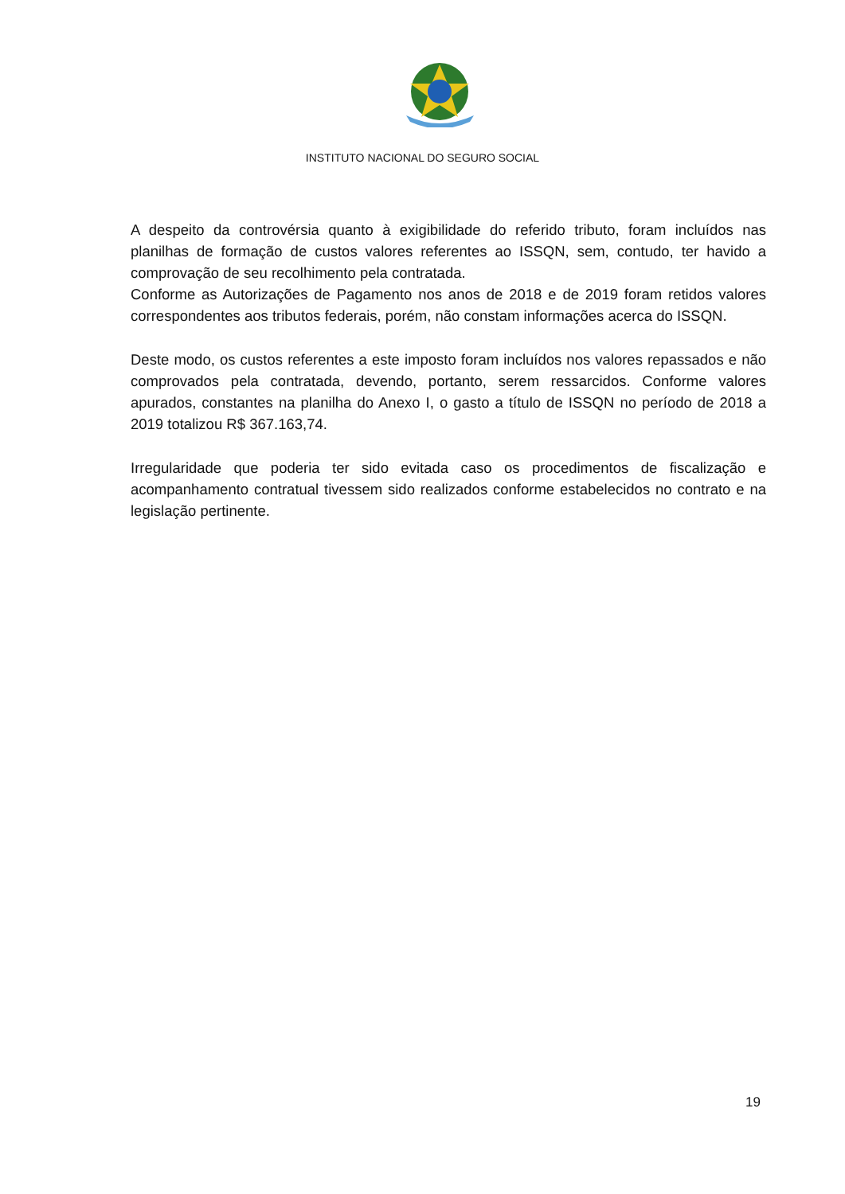INSTITUTO NACIONAL DO SEGURO SOCIAL
A despeito da controvérsia quanto à exigibilidade do referido tributo, foram incluídos nas planilhas de formação de custos valores referentes ao ISSQN, sem, contudo, ter havido a comprovação de seu recolhimento pela contratada.
Conforme as Autorizações de Pagamento nos anos de 2018 e de 2019 foram retidos valores correspondentes aos tributos federais, porém, não constam informações acerca do ISSQN.
Deste modo, os custos referentes a este imposto foram incluídos nos valores repassados e não comprovados pela contratada, devendo, portanto, serem ressarcidos. Conforme valores apurados, constantes na planilha do Anexo I, o gasto a título de ISSQN no período de 2018 a 2019 totalizou R$ 367.163,74.
Irregularidade que poderia ter sido evitada caso os procedimentos de fiscalização e acompanhamento contratual tivessem sido realizados conforme estabelecidos no contrato e na legislação pertinente.
19